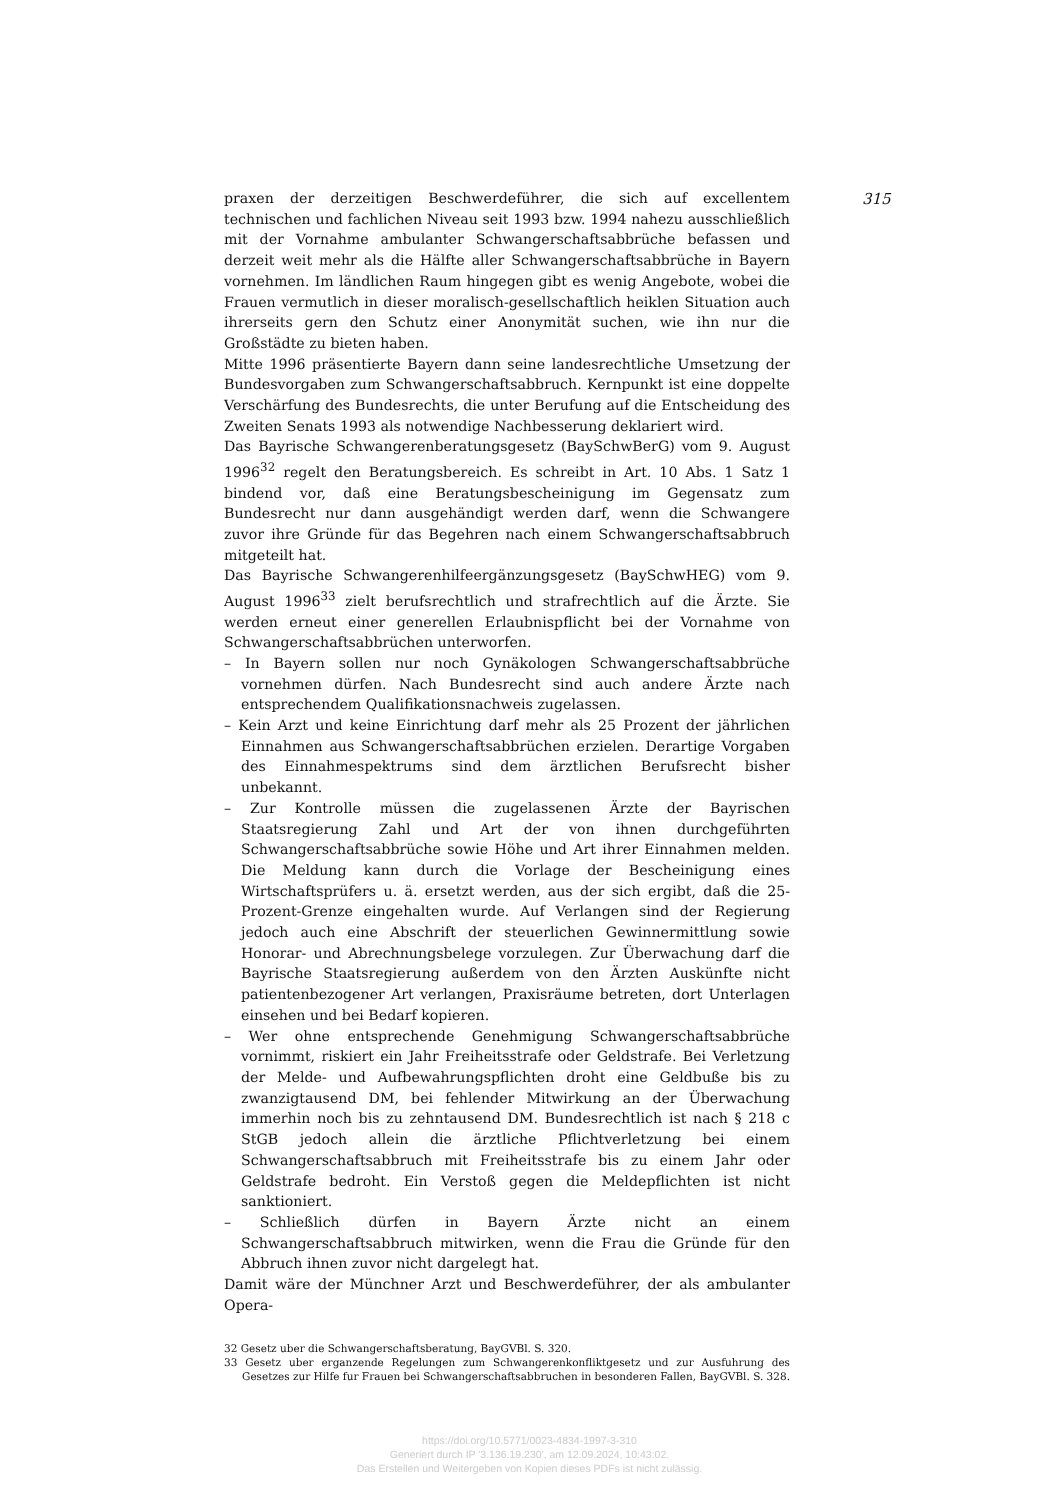praxen der derzeitigen Beschwerdeführer, die sich auf excellentem technischen und fachlichen Niveau seit 1993 bzw. 1994 nahezu ausschließlich mit der Vornahme ambulanter Schwangerschaftsabbrüche befassen und derzeit weit mehr als die Hälfte aller Schwangerschaftsabbrüche in Bayern vornehmen. Im ländlichen Raum hingegen gibt es wenig Angebote, wobei die Frauen vermutlich in dieser moralisch-gesellschaftlich heiklen Situation auch ihrerseits gern den Schutz einer Anonymität suchen, wie ihn nur die Großstädte zu bieten haben.
Mitte 1996 präsentierte Bayern dann seine landesrechtliche Umsetzung der Bundesvorgaben zum Schwangerschaftsabbruch. Kernpunkt ist eine doppelte Verschärfung des Bundesrechts, die unter Berufung auf die Entscheidung des Zweiten Senats 1993 als notwendige Nachbesserung deklariert wird.
Das Bayrische Schwangerenberatungsgesetz (BaySchwBerG) vom 9. August 1996<sup>32</sup> regelt den Beratungsbereich. Es schreibt in Art. 10 Abs. 1 Satz 1 bindend vor, daß eine Beratungsbescheinigung im Gegensatz zum Bundesrecht nur dann ausgehändigt werden darf, wenn die Schwangere zuvor ihre Gründe für das Begehren nach einem Schwangerschaftsabbruch mitgeteilt hat.
Das Bayrische Schwangerenhilfeergänzungsgesetz (BaySchwHEG) vom 9. August 1996<sup>33</sup> zielt berufsrechtlich und strafrechtlich auf die Ärzte. Sie werden erneut einer generellen Erlaubnispflicht bei der Vornahme von Schwangerschaftsabbrüchen unterworfen.
– In Bayern sollen nur noch Gynäkologen Schwangerschaftsabbrüche vornehmen dürfen. Nach Bundesrecht sind auch andere Ärzte nach entsprechendem Qualifikationsnachweis zugelassen.
– Kein Arzt und keine Einrichtung darf mehr als 25 Prozent der jährlichen Einnahmen aus Schwangerschaftsabbrüchen erzielen. Derartige Vorgaben des Einnahmespektrums sind dem ärztlichen Berufsrecht bisher unbekannt.
– Zur Kontrolle müssen die zugelassenen Ärzte der Bayrischen Staatsregierung Zahl und Art der von ihnen durchgeführten Schwangerschaftsabbrüche sowie Höhe und Art ihrer Einnahmen melden. Die Meldung kann durch die Vorlage der Bescheinigung eines Wirtschaftsprüfers u. ä. ersetzt werden, aus der sich ergibt, daß die 25-Prozent-Grenze eingehalten wurde. Auf Verlangen sind der Regierung jedoch auch eine Abschrift der steuerlichen Gewinnermittlung sowie Honorar- und Abrechnungsbelege vorzulegen. Zur Überwachung darf die Bayrische Staatsregierung außerdem von den Ärzten Auskünfte nicht patientenbezogener Art verlangen, Praxisräume betreten, dort Unterlagen einsehen und bei Bedarf kopieren.
– Wer ohne entsprechende Genehmigung Schwangerschaftsabbrüche vornimmt, riskiert ein Jahr Freiheitsstrafe oder Geldstrafe. Bei Verletzung der Melde- und Aufbewahrungspflichten droht eine Geldbuße bis zu zwanzigtausend DM, bei fehlender Mitwirkung an der Überwachung immerhin noch bis zu zehntausend DM. Bundesrechtlich ist nach § 218 c StGB jedoch allein die ärztliche Pflichtverletzung bei einem Schwangerschaftsabbruch mit Freiheitsstrafe bis zu einem Jahr oder Geldstrafe bedroht. Ein Verstoß gegen die Meldepflichten ist nicht sanktioniert.
– Schließlich dürfen in Bayern Ärzte nicht an einem Schwangerschaftsabbruch mitwirken, wenn die Frau die Gründe für den Abbruch ihnen zuvor nicht dargelegt hat.
Damit wäre der Münchner Arzt und Beschwerdeführer, der als ambulanter Opera-
32 Gesetz uber die Schwangerschaftsberatung, BayGVBl. S. 320.
33 Gesetz uber erganzende Regelungen zum Schwangerenkonfliktgesetz und zur Ausfuhrung des Gesetzes zur Hilfe fur Frauen bei Schwangerschaftsabbruchen in besonderen Fallen, BayGVBl. S. 328.
315
https://doi.org/10.5771/0023-4834-1997-3-310
Generiert durch IP '3.136.19.230', am 12.09.2024, 10:43:02.
Das Erstellen und Weitergeben von Kopien dieses PDFs ist nicht zulässig.